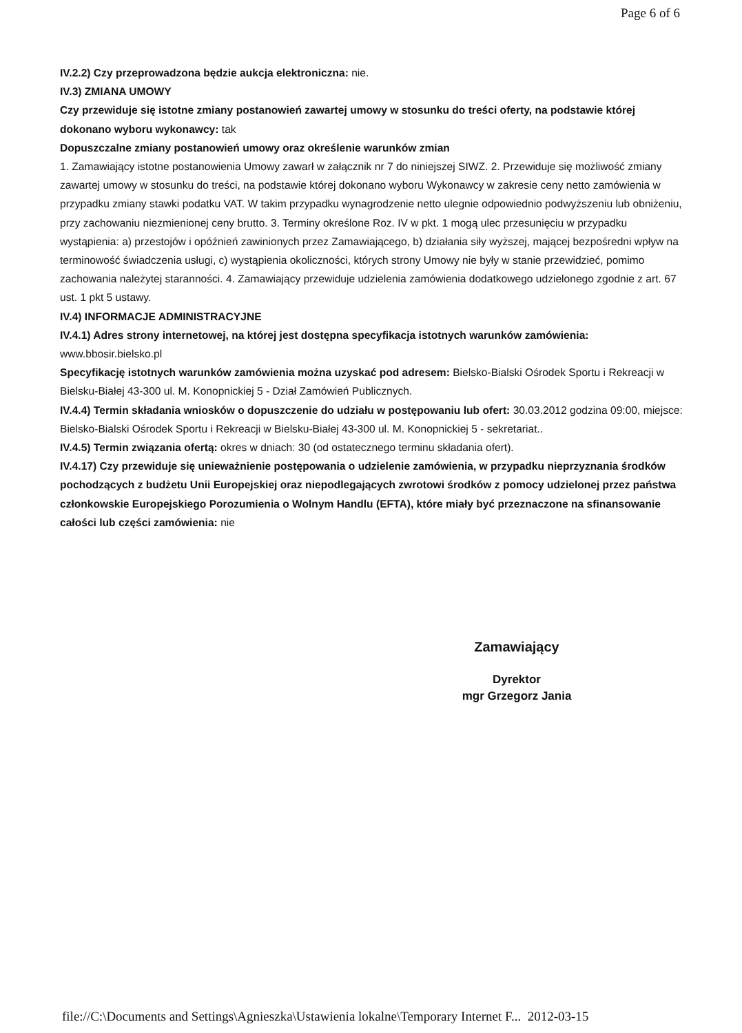Page 6 of 6
IV.2.2) Czy przeprowadzona będzie aukcja elektroniczna: nie.
IV.3) ZMIANA UMOWY
Czy przewiduje się istotne zmiany postanowień zawartej umowy w stosunku do treści oferty, na podstawie której dokonano wyboru wykonawcy: tak
Dopuszczalne zmiany postanowień umowy oraz określenie warunków zmian
1. Zamawiający istotne postanowienia Umowy zawarł w załącznik nr 7 do niniejszej SIWZ. 2. Przewiduje się możliwość zmiany zawartej umowy w stosunku do treści, na podstawie której dokonano wyboru Wykonawcy w zakresie ceny netto zamówienia w przypadku zmiany stawki podatku VAT. W takim przypadku wynagrodzenie netto ulegnie odpowiednio podwyższeniu lub obniżeniu, przy zachowaniu niezmienionej ceny brutto. 3. Terminy określone Roz. IV w pkt. 1 mogą ulec przesunięciu w przypadku wystąpienia: a) przestojów i opóźnień zawinionych przez Zamawiającego, b) działania siły wyższej, mającej bezpośredni wpływ na terminowość świadczenia usługi, c) wystąpienia okoliczności, których strony Umowy nie były w stanie przewidzieć, pomimo zachowania należytej staranności. 4. Zamawiający przewiduje udzielenia zamówienia dodatkowego udzielonego zgodnie z art. 67 ust. 1 pkt 5 ustawy.
IV.4) INFORMACJE ADMINISTRACYJNE
IV.4.1) Adres strony internetowej, na której jest dostępna specyfikacja istotnych warunków zamówienia: www.bbosir.bielsko.pl
Specyfikację istotnych warunków zamówienia można uzyskać pod adresem: Bielsko-Bialski Ośrodek Sportu i Rekreacji w Bielsku-Białej 43-300 ul. M. Konopnickiej 5 - Dział Zamówień Publicznych.
IV.4.4) Termin składania wniosków o dopuszczenie do udziału w postępowaniu lub ofert: 30.03.2012 godzina 09:00, miejsce: Bielsko-Bialski Ośrodek Sportu i Rekreacji w Bielsku-Białej 43-300 ul. M. Konopnickiej 5 - sekretariat..
IV.4.5) Termin związania ofertą: okres w dniach: 30 (od ostatecznego terminu składania ofert).
IV.4.17) Czy przewiduje się unieważnienie postępowania o udzielenie zamówienia, w przypadku nieprzyznania środków pochodzących z budżetu Unii Europejskiej oraz niepodlegających zwrotowi środków z pomocy udzielonej przez państwa członkowskie Europejskiego Porozumienia o Wolnym Handlu (EFTA), które miały być przeznaczone na sfinansowanie całości lub części zamówienia: nie
Zamawiający
Dyrektor
mgr Grzegorz Jania
file://C:\Documents and Settings\Agnieszka\Ustawienia lokalne\Temporary Internet F... 2012-03-15